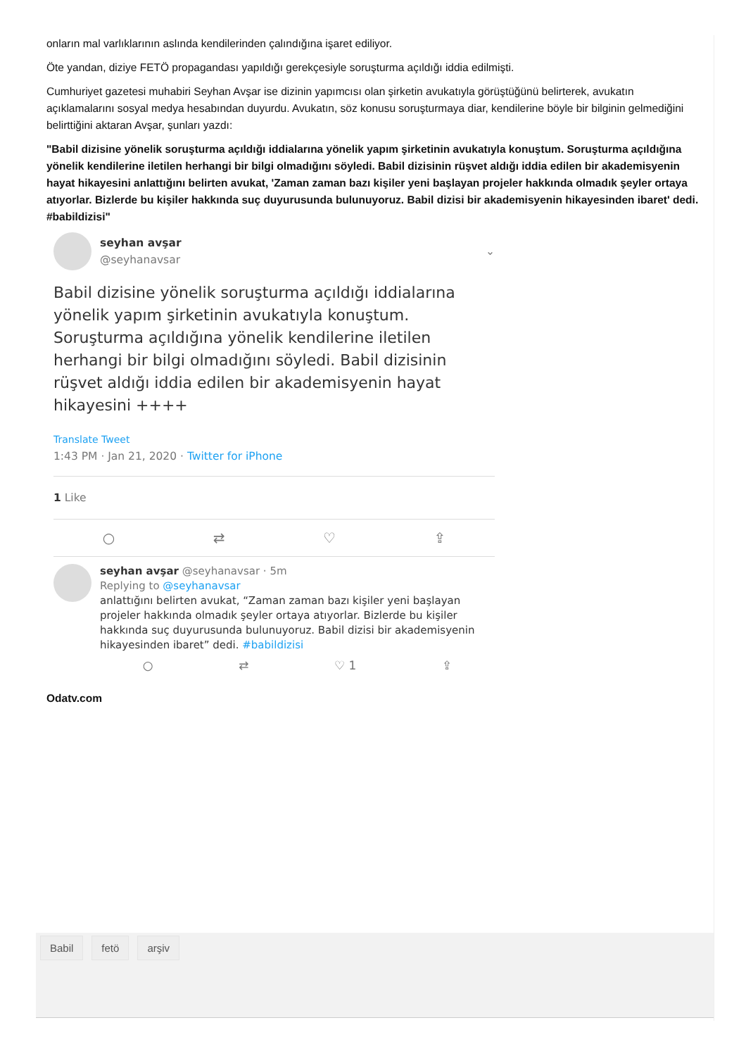onların mal varlıklarının aslında kendilerinden çalındığına işaret ediliyor.
Öte yandan, diziye FETÖ propagandası yapıldığı gerekçesiyle soruşturma açıldığı iddia edilmişti.
Cumhuriyet gazetesi muhabiri Seyhan Avşar ise dizinin yapımcısı olan şirketin avukatıyla görüştüğünü belirterek, avukatın açıklamalarını sosyal medya hesabından duyurdu. Avukatın, söz konusu soruşturmaya diar, kendilerine böyle bir bilginin gelmediğini belirttiğini aktaran Avşar, şunları yazdı:
"Babil dizisine yönelik soruşturma açıldığı iddialarına yönelik yapım şirketinin avukatıyla konuştum. Soruşturma açıldığına yönelik kendilerine iletilen herhangi bir bilgi olmadığını söyledi. Babil dizisinin rüşvet aldığı iddia edilen bir akademisyenin hayat hikayesini anlattığını belirten avukat, 'Zaman zaman bazı kişiler yeni başlayan projeler hakkında olmadık şeyler ortaya atıyorlar. Bizlerde bu kişiler hakkında suç duyurusunda bulunuyoruz. Babil dizisi bir akademisyenin hikayesinden ibaret' dedi. #babildizisi"
seyhan avşar
@seyhanavsar
⌄
Babil dizisine yönelik soruşturma açıldığı iddialarına yönelik yapım şirketinin avukatıyla konuştum. Soruşturma açıldığına yönelik kendilerine iletilen herhangi bir bilgi olmadığını söyledi. Babil dizisinin rüşvet aldığı iddia edilen bir akademisyenin hayat hikayesini ++++
Translate Tweet
1:43 PM · Jan 21, 2020 · Twitter for iPhone
1 Like
○ ⇄ ♡ ⇪
seyhan avşar @seyhanavsar · 5m
Replying to @seyhanavsar
anlattığını belirten avukat, “Zaman zaman bazı kişiler yeni başlayan projeler hakkında olmadık şeyler ortaya atıyorlar. Bizlerde bu kişiler hakkında suç duyurusunda bulunuyoruz. Babil dizisi bir akademisyenin hikayesinden ibaret” dedi. #babildizisi
○ ⇄ ♡ 1 ⇪
Odatv.com
Babil fetö arşiv